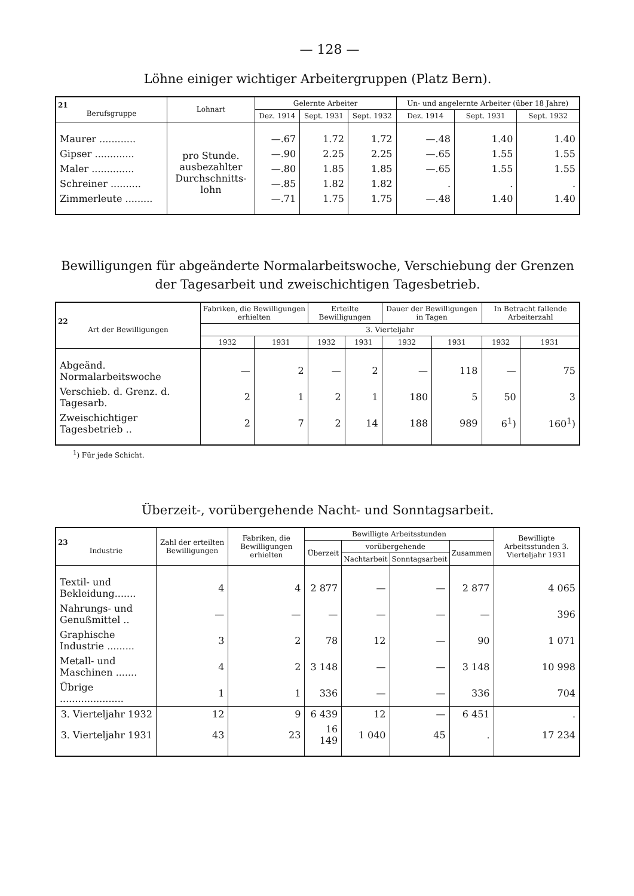— 128 —
Löhne einiger wichtiger Arbeitergruppen (Platz Bern).
| 21 Berufsgruppe | Lohnart | Gelernte Arbeiter | | | Un- und angelernte Arbeiter (über 18 Jahre) | | |
| --- | --- | --- | --- | --- | --- | --- | --- |
| | | Dez. 1914 | Sept. 1931 | Sept. 1932 | Dez. 1914 | Sept. 1931 | Sept. 1932 |
| Maurer ............ | pro Stunde. ausbezahlter Durchschnitts- lohn | —.67 | 1.72 | 1.72 | —.48 | 1.40 | 1.40 |
| Gipser ............. | | —.90 | 2.25 | 2.25 | —.65 | 1.55 | 1.55 |
| Maler .............. | | —.80 | 1.85 | 1.85 | —.65 | 1.55 | 1.55 |
| Schreiner .......... | | —.85 | 1.82 | 1.82 | . | . | . |
| Zimmerleute ......... | | —.71 | 1.75 | 1.75 | —.48 | 1.40 | 1.40 |
Bewilligungen für abgeänderte Normalarbeitswoche, Verschiebung der Grenzen der Tagesarbeit und zweischichtigen Tagesbetrieb.
| 22 Art der Bewilligungen | Fabriken, die Bewilligungen erhielten | | Erteilte Bewilligungen | | Dauer der Bewilligungen in Tagen | | In Betracht fallende Arbeiterzahl | |
| --- | --- | --- | --- | --- | --- | --- | --- | --- |
| | 3. Vierteljahr | | | | | | | |
| | 1932 | 1931 | 1932 | 1931 | 1932 | 1931 | 1932 | 1931 |
| Abgeänd. Normalarbeitswoche | — | 2 | — | 2 | — | 118 | — | 75 |
| Verschieb. d. Grenz. d. Tagesarb. | 2 | 1 | 2 | 1 | 180 | 5 | 50 | 3 |
| Zweischichtiger Tagesbetrieb .. | 2 | 7 | 2 | 14 | 188 | 989 | 6<sup>1</sup>) | 160<sup>1</sup>) |
<sup>1</sup>) Für jede Schicht.
Überzeit-, vorübergehende Nacht- und Sonntagsarbeit.
| 23 Industrie | Zahl der erteilten Bewilligungen | Fabriken, die Bewilligungen erhielten | Bewilligte Arbeitsstunden | | | | Bewilligte Arbeitsstunden 3. Vierteljahr 1931 |
| --- | --- | --- | --- | --- | --- | --- | --- |
| | | | Überzeit | vorübergehende | | Zusammen | |
| | | | | Nachtarbeit | Sonntagsarbeit | | |
| Textil- und Bekleidung....... | 4 | 4 | 2 877 | — | — | 2 877 | 4 065 |
| Nahrungs- und Genußmittel .. | — | — | — | — | — | — | 396 |
| Graphische Industrie ......... | 3 | 2 | 78 | 12 | — | 90 | 1 071 |
| Metall- und Maschinen ....... | 4 | 2 | 3 148 | — | — | 3 148 | 10 998 |
| Übrige ..................... | 1 | 1 | 336 | — | — | 336 | 704 |
| 3. Vierteljahr 1932 | 12 | 9 | 6 439 | 12 | — | 6 451 | . |
| 3. Vierteljahr 1931 | 43 | 23 | 16 149 | 1 040 | 45 | . | 17 234 |